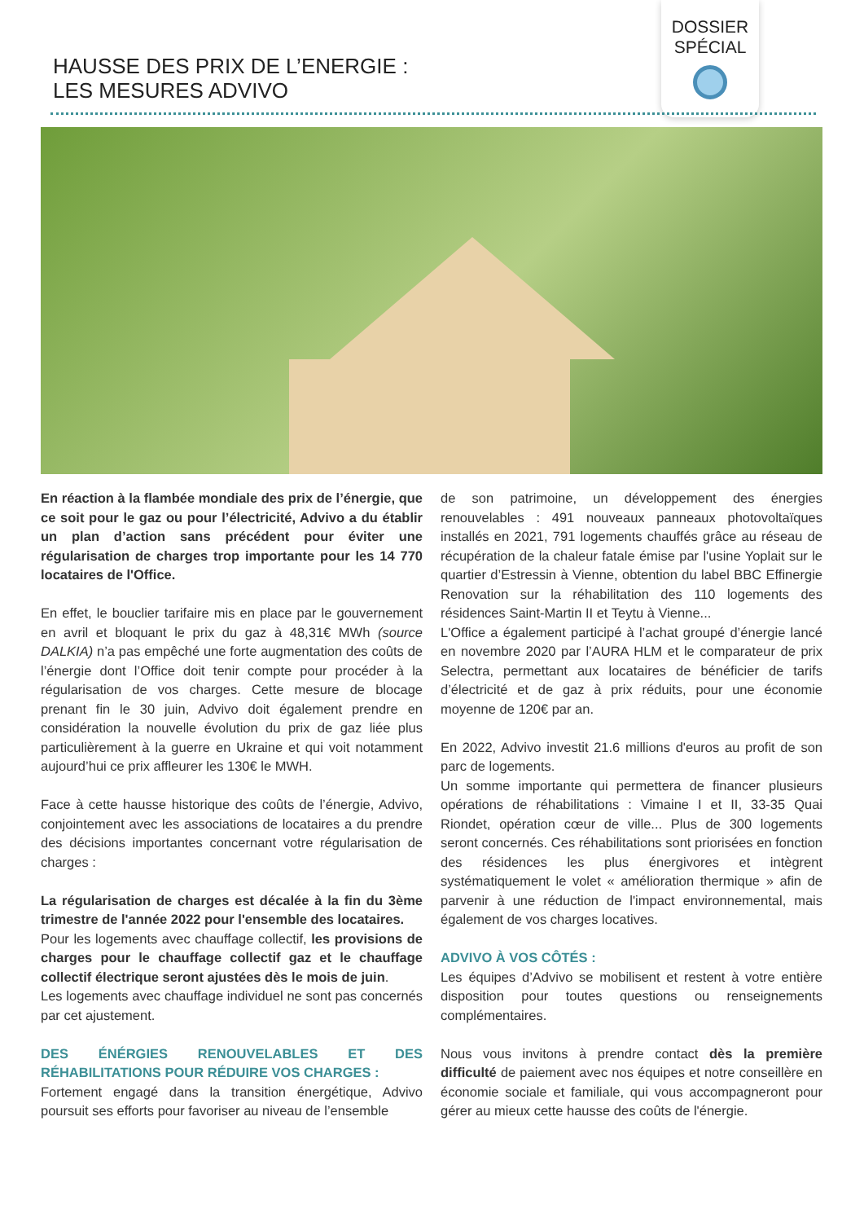DOSSIER
SPÉCIAL
HAUSSE DES PRIX DE L’ENERGIE :
LES MESURES ADVIVO
En réaction à la flambée mondiale des prix de l’énergie, que ce soit pour le gaz ou pour l’électricité, Advivo a du établir un plan d’action sans précédent pour éviter une régularisation de charges trop importante pour les 14 770 locataires de l'Office.
En effet, le bouclier tarifaire mis en place par le gouvernement en avril et bloquant le prix du gaz à 48,31€ MWh (source DALKIA) n’a pas empêché une forte augmentation des coûts de l’énergie dont l’Office doit tenir compte pour procéder à la régularisation de vos charges. Cette mesure de blocage prenant fin le 30 juin, Advivo doit également prendre en considération la nouvelle évolution du prix de gaz liée plus particulièrement à la guerre en Ukraine et qui voit notamment aujourd’hui ce prix affleurer les 130€ le MWH.
Face à cette hausse historique des coûts de l’énergie, Advivo, conjointement avec les associations de locataires a du prendre des décisions importantes concernant votre régularisation de charges :
La régularisation de charges est décalée à la fin du 3ème trimestre de l'année 2022 pour l'ensemble des locataires.
Pour les logements avec chauffage collectif, les provisions de charges pour le chauffage collectif gaz et le chauffage collectif électrique seront ajustées dès le mois de juin.
Les logements avec chauffage individuel ne sont pas concernés par cet ajustement.
DES ÉNÉRGIES RENOUVELABLES ET DES RÉHABILITATIONS POUR RÉDUIRE VOS CHARGES :
Fortement engagé dans la transition énergétique, Advivo poursuit ses efforts pour favoriser au niveau de l’ensemble
de son patrimoine, un développement des énergies renouvelables : 491 nouveaux panneaux photovoltaïques installés en 2021, 791 logements chauffés grâce au réseau de récupération de la chaleur fatale émise par l'usine Yoplait sur le quartier d’Estressin à Vienne, obtention du label BBC Effinergie Renovation sur la réhabilitation des 110 logements des résidences Saint-Martin II et Teytu à Vienne...
L'Office a également participé à l’achat groupé d’énergie lancé en novembre 2020 par l’AURA HLM et le comparateur de prix Selectra, permettant aux locataires de bénéficier de tarifs d’électricité et de gaz à prix réduits, pour une économie moyenne de 120€ par an.
En 2022, Advivo investit 21.6 millions d'euros au profit de son parc de logements.
Un somme importante qui permettera de financer plusieurs opérations de réhabilitations : Vimaine I et II, 33-35 Quai Riondet, opération cœur de ville... Plus de 300 logements seront concernés. Ces réhabilitations sont priorisées en fonction des résidences les plus énergivores et intègrent systématiquement le volet « amélioration thermique » afin de parvenir à une réduction de l'impact environnemental, mais également de vos charges locatives.
ADVIVO À VOS CÔTÉS :
Les équipes d’Advivo se mobilisent et restent à votre entière disposition pour toutes questions ou renseignements complémentaires.
Nous vous invitons à prendre contact dès la première difficulté de paiement avec nos équipes et notre conseillère en économie sociale et familiale, qui vous accompagneront pour gérer au mieux cette hausse des coûts de l'énergie.